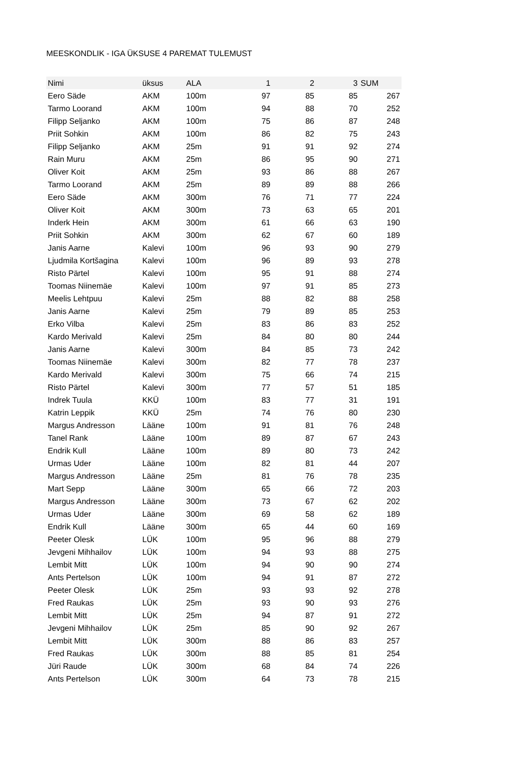MEESKONDLIK - IGA ÜKSUSE 4 PAREMAT TULEMUST
| Nimi | üksus | ALA | 1 | 2 | 3 | SUM |
| --- | --- | --- | --- | --- | --- | --- |
| Eero Säde | AKM | 100m | 97 | 85 | 85 | 267 |
| Tarmo Loorand | AKM | 100m | 94 | 88 | 70 | 252 |
| Filipp Seljanko | AKM | 100m | 75 | 86 | 87 | 248 |
| Priit Sohkin | AKM | 100m | 86 | 82 | 75 | 243 |
| Filipp Seljanko | AKM | 25m | 91 | 91 | 92 | 274 |
| Rain Muru | AKM | 25m | 86 | 95 | 90 | 271 |
| Oliver Koit | AKM | 25m | 93 | 86 | 88 | 267 |
| Tarmo Loorand | AKM | 25m | 89 | 89 | 88 | 266 |
| Eero Säde | AKM | 300m | 76 | 71 | 77 | 224 |
| Oliver Koit | AKM | 300m | 73 | 63 | 65 | 201 |
| Inderk Hein | AKM | 300m | 61 | 66 | 63 | 190 |
| Priit Sohkin | AKM | 300m | 62 | 67 | 60 | 189 |
| Janis Aarne | Kalevi | 100m | 96 | 93 | 90 | 279 |
| Ljudmila Kortšagina | Kalevi | 100m | 96 | 89 | 93 | 278 |
| Risto Pärtel | Kalevi | 100m | 95 | 91 | 88 | 274 |
| Toomas Niinemäe | Kalevi | 100m | 97 | 91 | 85 | 273 |
| Meelis Lehtpuu | Kalevi | 25m | 88 | 82 | 88 | 258 |
| Janis Aarne | Kalevi | 25m | 79 | 89 | 85 | 253 |
| Erko Vilba | Kalevi | 25m | 83 | 86 | 83 | 252 |
| Kardo Merivald | Kalevi | 25m | 84 | 80 | 80 | 244 |
| Janis Aarne | Kalevi | 300m | 84 | 85 | 73 | 242 |
| Toomas Niinemäe | Kalevi | 300m | 82 | 77 | 78 | 237 |
| Kardo Merivald | Kalevi | 300m | 75 | 66 | 74 | 215 |
| Risto Pärtel | Kalevi | 300m | 77 | 57 | 51 | 185 |
| Indrek Tuula | KKÜ | 100m | 83 | 77 | 31 | 191 |
| Katrin Leppik | KKÜ | 25m | 74 | 76 | 80 | 230 |
| Margus Andresson | Lääne | 100m | 91 | 81 | 76 | 248 |
| Tanel Rank | Lääne | 100m | 89 | 87 | 67 | 243 |
| Endrik Kull | Lääne | 100m | 89 | 80 | 73 | 242 |
| Urmas Uder | Lääne | 100m | 82 | 81 | 44 | 207 |
| Margus Andresson | Lääne | 25m | 81 | 76 | 78 | 235 |
| Mart Sepp | Lääne | 300m | 65 | 66 | 72 | 203 |
| Margus Andresson | Lääne | 300m | 73 | 67 | 62 | 202 |
| Urmas Uder | Lääne | 300m | 69 | 58 | 62 | 189 |
| Endrik Kull | Lääne | 300m | 65 | 44 | 60 | 169 |
| Peeter Olesk | LÜK | 100m | 95 | 96 | 88 | 279 |
| Jevgeni Mihhailov | LÜK | 100m | 94 | 93 | 88 | 275 |
| Lembit Mitt | LÜK | 100m | 94 | 90 | 90 | 274 |
| Ants Pertelson | LÜK | 100m | 94 | 91 | 87 | 272 |
| Peeter Olesk | LÜK | 25m | 93 | 93 | 92 | 278 |
| Fred Raukas | LÜK | 25m | 93 | 90 | 93 | 276 |
| Lembit Mitt | LÜK | 25m | 94 | 87 | 91 | 272 |
| Jevgeni Mihhailov | LÜK | 25m | 85 | 90 | 92 | 267 |
| Lembit Mitt | LÜK | 300m | 88 | 86 | 83 | 257 |
| Fred Raukas | LÜK | 300m | 88 | 85 | 81 | 254 |
| Jüri Raude | LÜK | 300m | 68 | 84 | 74 | 226 |
| Ants Pertelson | LÜK | 300m | 64 | 73 | 78 | 215 |